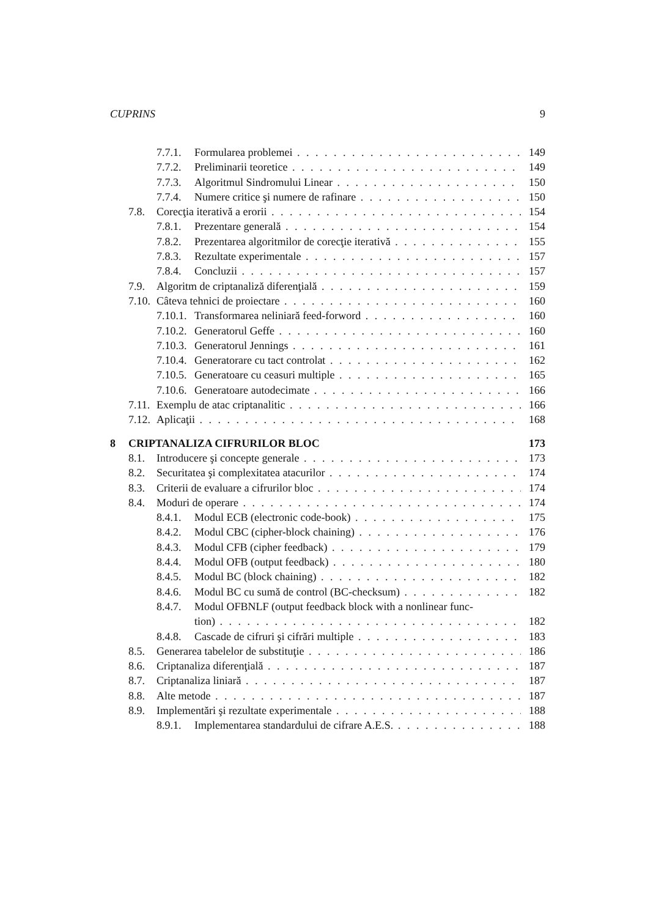CUPRINS 9
7.7.1. Formularea problemei 149
7.7.2. Preliminarii teoretice 149
7.7.3. Algoritmul Sindromului Linear 150
7.7.4. Numere critice şi numere de rafinare 150
7.8. Corecţia iterativă a erorii 154
7.8.1. Prezentare generală 154
7.8.2. Prezentarea algoritmilor de corecţie iterativă 155
7.8.3. Rezultate experimentale 157
7.8.4. Concluzii 157
7.9. Algoritm de criptanaliză diferenţială 159
7.10. Câteva tehnici de proiectare 160
7.10.1. Transformarea neliniară feed-forword 160
7.10.2. Generatorul Geffe 160
7.10.3. Generatorul Jennings 161
7.10.4. Generatorare cu tact controlat 162
7.10.5. Generatoare cu ceasuri multiple 165
7.10.6. Generatoare autodecimate 166
7.11. Exemplu de atac criptanalitic 166
7.12. Aplicaţii 168
8 CRIPTANALIZA CIFRURILOR BLOC 173
8.1. Introducere şi concepte generale 173
8.2. Securitatea şi complexitatea atacurilor 174
8.3. Criterii de evaluare a cifrurilor bloc 174
8.4. Moduri de operare 174
8.4.1. Modul ECB (electronic code-book) 175
8.4.2. Modul CBC (cipher-block chaining) 176
8.4.3. Modul CFB (cipher feedback) 179
8.4.4. Modul OFB (output feedback) 180
8.4.5. Modul BC (block chaining) 182
8.4.6. Modul BC cu sumă de control (BC-checksum) 182
8.4.7. Modul OFBNLF (output feedback block with a nonlinear func-
tion) 182
8.4.8. Cascade de cifruri şi cifrări multiple 183
8.5. Generarea tabelelor de substituţie 186
8.6. Criptanaliza diferenţială 187
8.7. Criptanaliza liniară 187
8.8. Alte metode 187
8.9. Implementări şi rezultate experimentale 188
8.9.1. Implementarea standardului de cifrare A.E.S. 188